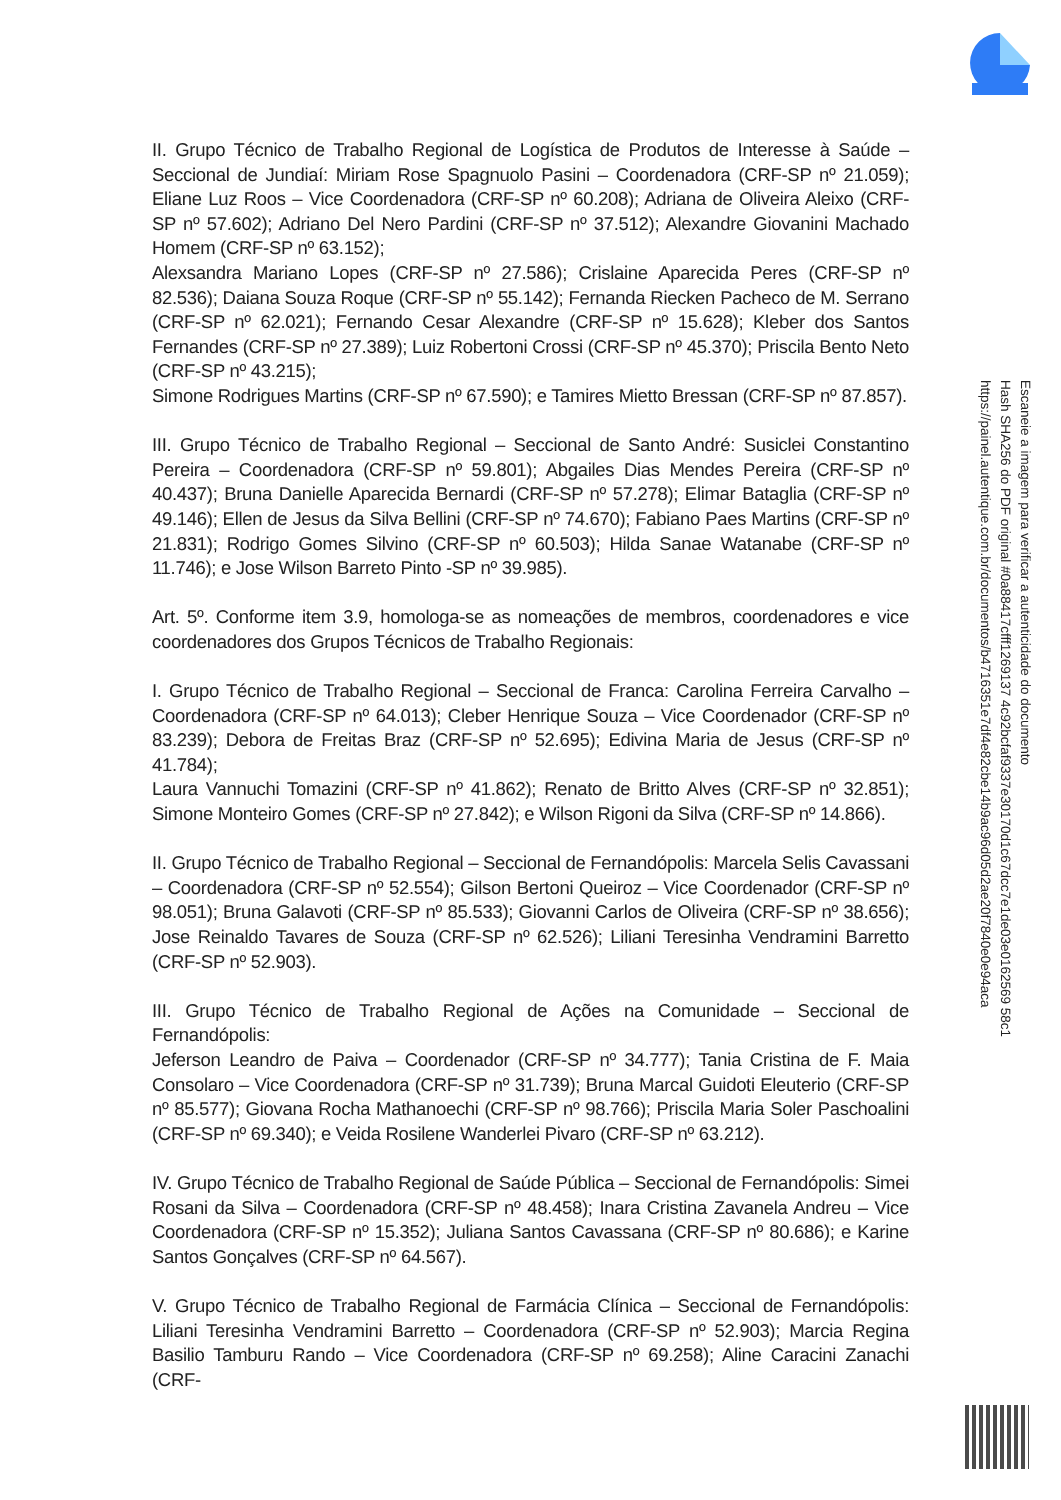II. Grupo Técnico de Trabalho Regional de Logística de Produtos de Interesse à Saúde – Seccional de Jundiaí: Miriam Rose Spagnuolo Pasini – Coordenadora (CRF-SP nº 21.059); Eliane Luz Roos – Vice Coordenadora (CRF-SP nº 60.208); Adriana de Oliveira Aleixo (CRF-SP nº 57.602); Adriano Del Nero Pardini (CRF-SP nº 37.512); Alexandre Giovanini Machado Homem (CRF-SP nº 63.152);
Alexsandra Mariano Lopes (CRF-SP nº 27.586); Crislaine Aparecida Peres (CRF-SP nº 82.536); Daiana Souza Roque (CRF-SP nº 55.142); Fernanda Riecken Pacheco de M. Serrano (CRF-SP nº 62.021); Fernando Cesar Alexandre (CRF-SP nº 15.628); Kleber dos Santos Fernandes (CRF-SP nº 27.389); Luiz Robertoni Crossi (CRF-SP nº 45.370); Priscila Bento Neto (CRF-SP nº 43.215);
Simone Rodrigues Martins (CRF-SP nº 67.590); e Tamires Mietto Bressan (CRF-SP nº 87.857).
III. Grupo Técnico de Trabalho Regional – Seccional de Santo André: Susiclei Constantino Pereira – Coordenadora (CRF-SP nº 59.801); Abgailes Dias Mendes Pereira (CRF-SP nº 40.437); Bruna Danielle Aparecida Bernardi (CRF-SP nº 57.278); Elimar Bataglia (CRF-SP nº 49.146); Ellen de Jesus da Silva Bellini (CRF-SP nº 74.670); Fabiano Paes Martins (CRF-SP nº 21.831); Rodrigo Gomes Silvino (CRF-SP nº 60.503); Hilda Sanae Watanabe (CRF-SP nº 11.746); e Jose Wilson Barreto Pinto -SP nº 39.985).
Art. 5º. Conforme item 3.9, homologa-se as nomeações de membros, coordenadores e vice coordenadores dos Grupos Técnicos de Trabalho Regionais:
I. Grupo Técnico de Trabalho Regional – Seccional de Franca: Carolina Ferreira Carvalho – Coordenadora (CRF-SP nº 64.013); Cleber Henrique Souza – Vice Coordenador (CRF-SP nº 83.239); Debora de Freitas Braz (CRF-SP nº 52.695); Edivina Maria de Jesus (CRF-SP nº 41.784);
Laura Vannuchi Tomazini (CRF-SP nº 41.862); Renato de Britto Alves (CRF-SP nº 32.851); Simone Monteiro Gomes (CRF-SP nº 27.842); e Wilson Rigoni da Silva (CRF-SP nº 14.866).
II. Grupo Técnico de Trabalho Regional – Seccional de Fernandópolis: Marcela Selis Cavassani – Coordenadora (CRF-SP nº 52.554); Gilson Bertoni Queiroz – Vice Coordenador (CRF-SP nº 98.051); Bruna Galavoti (CRF-SP nº 85.533); Giovanni Carlos de Oliveira (CRF-SP nº 38.656); Jose Reinaldo Tavares de Souza (CRF-SP nº 62.526); Liliani Teresinha Vendramini Barretto (CRF-SP nº 52.903).
III. Grupo Técnico de Trabalho Regional de Ações na Comunidade – Seccional de Fernandópolis:
Jeferson Leandro de Paiva – Coordenador (CRF-SP nº 34.777); Tania Cristina de F. Maia Consolaro – Vice Coordenadora (CRF-SP nº 31.739); Bruna Marcal Guidoti Eleuterio (CRF-SP nº 85.577); Giovana Rocha Mathanoechi (CRF-SP nº 98.766); Priscila Maria Soler Paschoalini (CRF-SP nº 69.340); e Veida Rosilene Wanderlei Pivaro (CRF-SP nº 63.212).
IV. Grupo Técnico de Trabalho Regional de Saúde Pública – Seccional de Fernandópolis: Simei Rosani da Silva – Coordenadora (CRF-SP nº 48.458); Inara Cristina Zavanela Andreu – Vice Coordenadora (CRF-SP nº 15.352); Juliana Santos Cavassana (CRF-SP nº 80.686); e Karine Santos Gonçalves (CRF-SP nº 64.567).
V. Grupo Técnico de Trabalho Regional de Farmácia Clínica – Seccional de Fernandópolis: Liliani Teresinha Vendramini Barretto – Coordenadora (CRF-SP nº 52.903); Marcia Regina Basilio Tamburu Rando – Vice Coordenadora (CRF-SP nº 69.258); Aline Caracini Zanachi (CRF-
Escaneie a imagem para verificar a autenticidade do documento
Hash SHA256 do PDF original #0a88417cfff1269137 4c92bcfaf9337e30170d1c67dcc7e1de03e0162569 58c1
https://painel.autentique.com.br/documentos/b4716351e7df4e82cbe14b9ac96d05d2ae20f7840e0e94aca